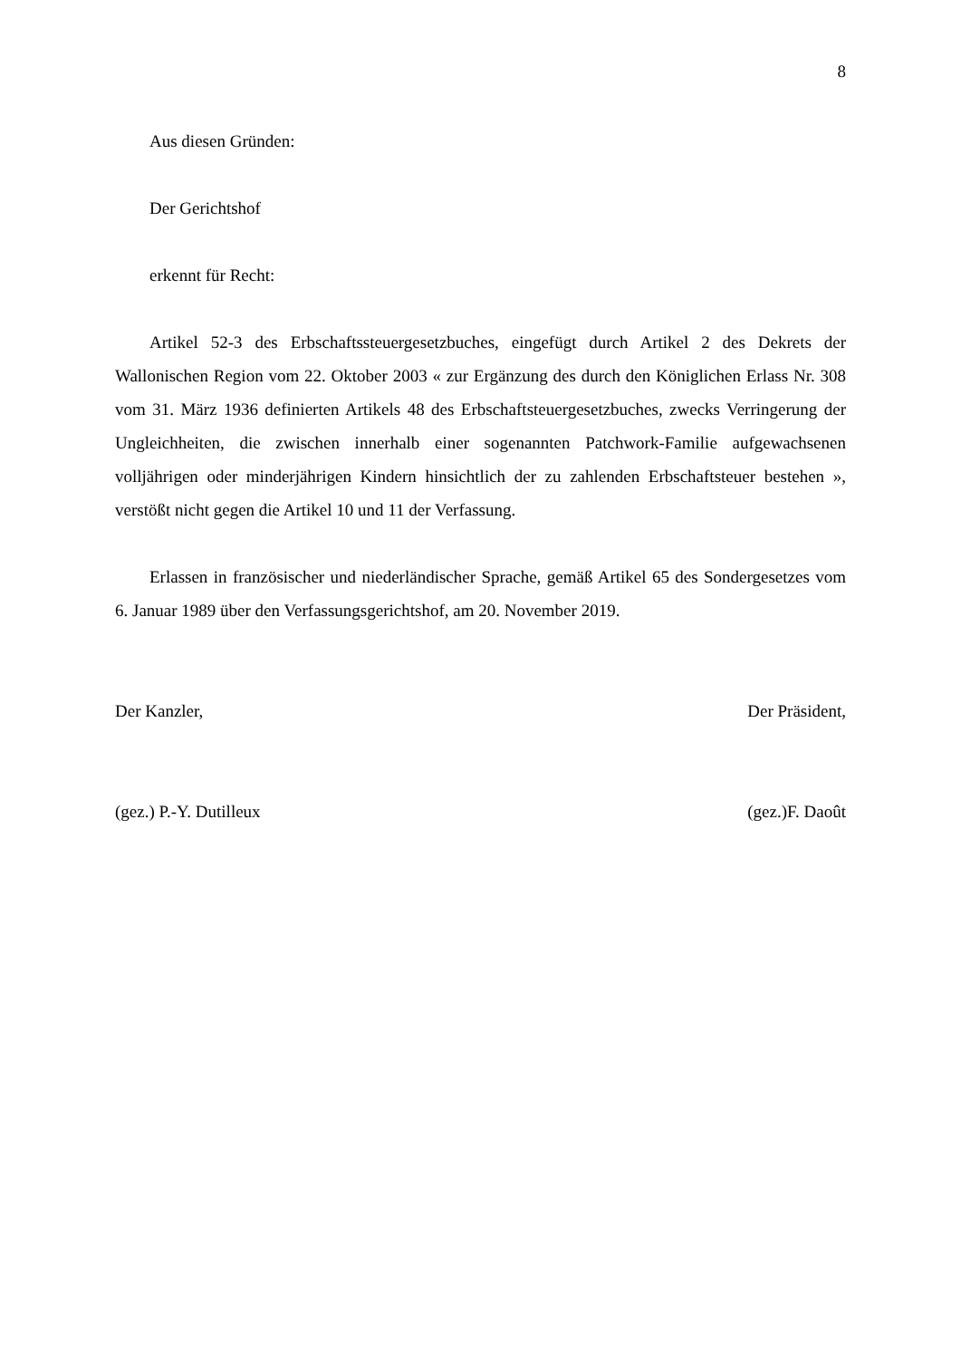8
Aus diesen Gründen:
Der Gerichtshof
erkennt für Recht:
Artikel 52-3 des Erbschaftssteuergesetzbuches, eingefügt durch Artikel 2 des Dekrets der Wallonischen Region vom 22. Oktober 2003 « zur Ergänzung des durch den Königlichen Erlass Nr. 308 vom 31. März 1936 definierten Artikels 48 des Erbschaftsteuergesetzbuches, zwecks Verringerung der Ungleichheiten, die zwischen innerhalb einer sogenannten Patchwork-Familie aufgewachsenen volljährigen oder minderjährigen Kindern hinsichtlich der zu zahlenden Erbschaftsteuer bestehen », verstößt nicht gegen die Artikel 10 und 11 der Verfassung.
Erlassen in französischer und niederländischer Sprache, gemäß Artikel 65 des Sondergesetzes vom 6. Januar 1989 über den Verfassungsgerichtshof, am 20. November 2019.
Der Kanzler, Der Präsident,
(gez.) P.-Y. Dutilleux (gez.)F. Daoût